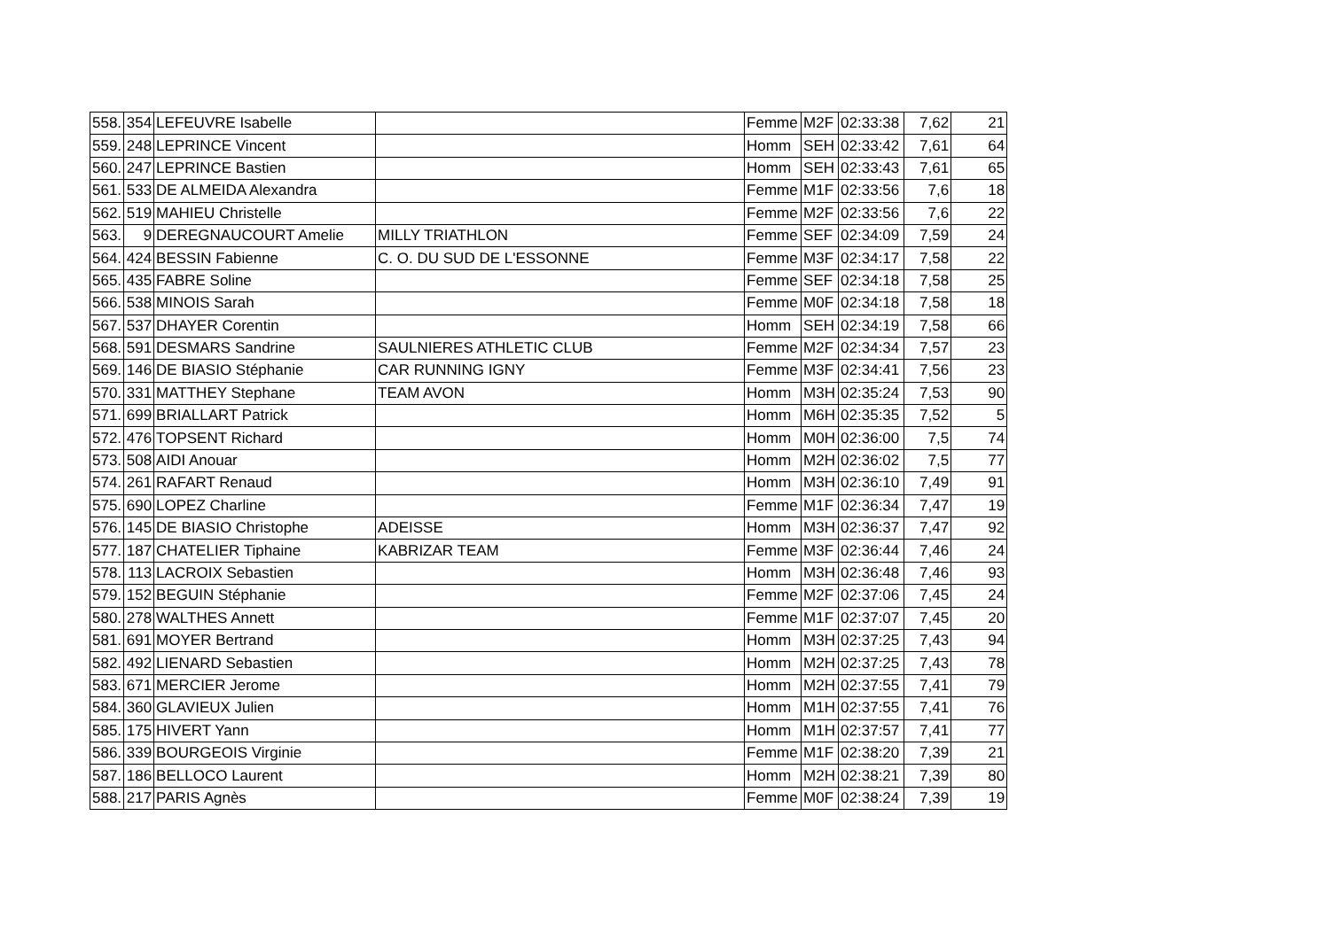| 558. | 354 | LEFEUVRE Isabelle | | Femme | M2F | 02:33:38 | 7,62 | 21 |
| 559. | 248 | LEPRINCE Vincent | | Homm | SEH | 02:33:42 | 7,61 | 64 |
| 560. | 247 | LEPRINCE Bastien | | Homm | SEH | 02:33:43 | 7,61 | 65 |
| 561. | 533 | DE ALMEIDA Alexandra | | Femme | M1F | 02:33:56 | 7,6 | 18 |
| 562. | 519 | MAHIEU Christelle | | Femme | M2F | 02:33:56 | 7,6 | 22 |
| 563. | 9 | DEREGNAUCOURT Amelie | MILLY TRIATHLON | Femme | SEF | 02:34:09 | 7,59 | 24 |
| 564. | 424 | BESSIN Fabienne | C. O. DU SUD DE L'ESSONNE | Femme | M3F | 02:34:17 | 7,58 | 22 |
| 565. | 435 | FABRE Soline | | Femme | SEF | 02:34:18 | 7,58 | 25 |
| 566. | 538 | MINOIS Sarah | | Femme | M0F | 02:34:18 | 7,58 | 18 |
| 567. | 537 | DHAYER Corentin | | Homm | SEH | 02:34:19 | 7,58 | 66 |
| 568. | 591 | DESMARS Sandrine | SAULNIERES ATHLETIC CLUB | Femme | M2F | 02:34:34 | 7,57 | 23 |
| 569. | 146 | DE BIASIO Stéphanie | CAR RUNNING IGNY | Femme | M3F | 02:34:41 | 7,56 | 23 |
| 570. | 331 | MATTHEY Stephane | TEAM AVON | Homm | M3H | 02:35:24 | 7,53 | 90 |
| 571. | 699 | BRIALLART Patrick | | Homm | M6H | 02:35:35 | 7,52 | 5 |
| 572. | 476 | TOPSENT Richard | | Homm | M0H | 02:36:00 | 7,5 | 74 |
| 573. | 508 | AIDI Anouar | | Homm | M2H | 02:36:02 | 7,5 | 77 |
| 574. | 261 | RAFART Renaud | | Homm | M3H | 02:36:10 | 7,49 | 91 |
| 575. | 690 | LOPEZ Charline | | Femme | M1F | 02:36:34 | 7,47 | 19 |
| 576. | 145 | DE BIASIO Christophe | ADEISSE | Homm | M3H | 02:36:37 | 7,47 | 92 |
| 577. | 187 | CHATELIER Tiphaine | KABRIZAR TEAM | Femme | M3F | 02:36:44 | 7,46 | 24 |
| 578. | 113 | LACROIX Sebastien | | Homm | M3H | 02:36:48 | 7,46 | 93 |
| 579. | 152 | BEGUIN Stéphanie | | Femme | M2F | 02:37:06 | 7,45 | 24 |
| 580. | 278 | WALTHES Annett | | Femme | M1F | 02:37:07 | 7,45 | 20 |
| 581. | 691 | MOYER Bertrand | | Homm | M3H | 02:37:25 | 7,43 | 94 |
| 582. | 492 | LIENARD Sebastien | | Homm | M2H | 02:37:25 | 7,43 | 78 |
| 583. | 671 | MERCIER Jerome | | Homm | M2H | 02:37:55 | 7,41 | 79 |
| 584. | 360 | GLAVIEUX Julien | | Homm | M1H | 02:37:55 | 7,41 | 76 |
| 585. | 175 | HIVERT Yann | | Homm | M1H | 02:37:57 | 7,41 | 77 |
| 586. | 339 | BOURGEOIS Virginie | | Femme | M1F | 02:38:20 | 7,39 | 21 |
| 587. | 186 | BELLOCO Laurent | | Homm | M2H | 02:38:21 | 7,39 | 80 |
| 588. | 217 | PARIS Agnès | | Femme | M0F | 02:38:24 | 7,39 | 19 |